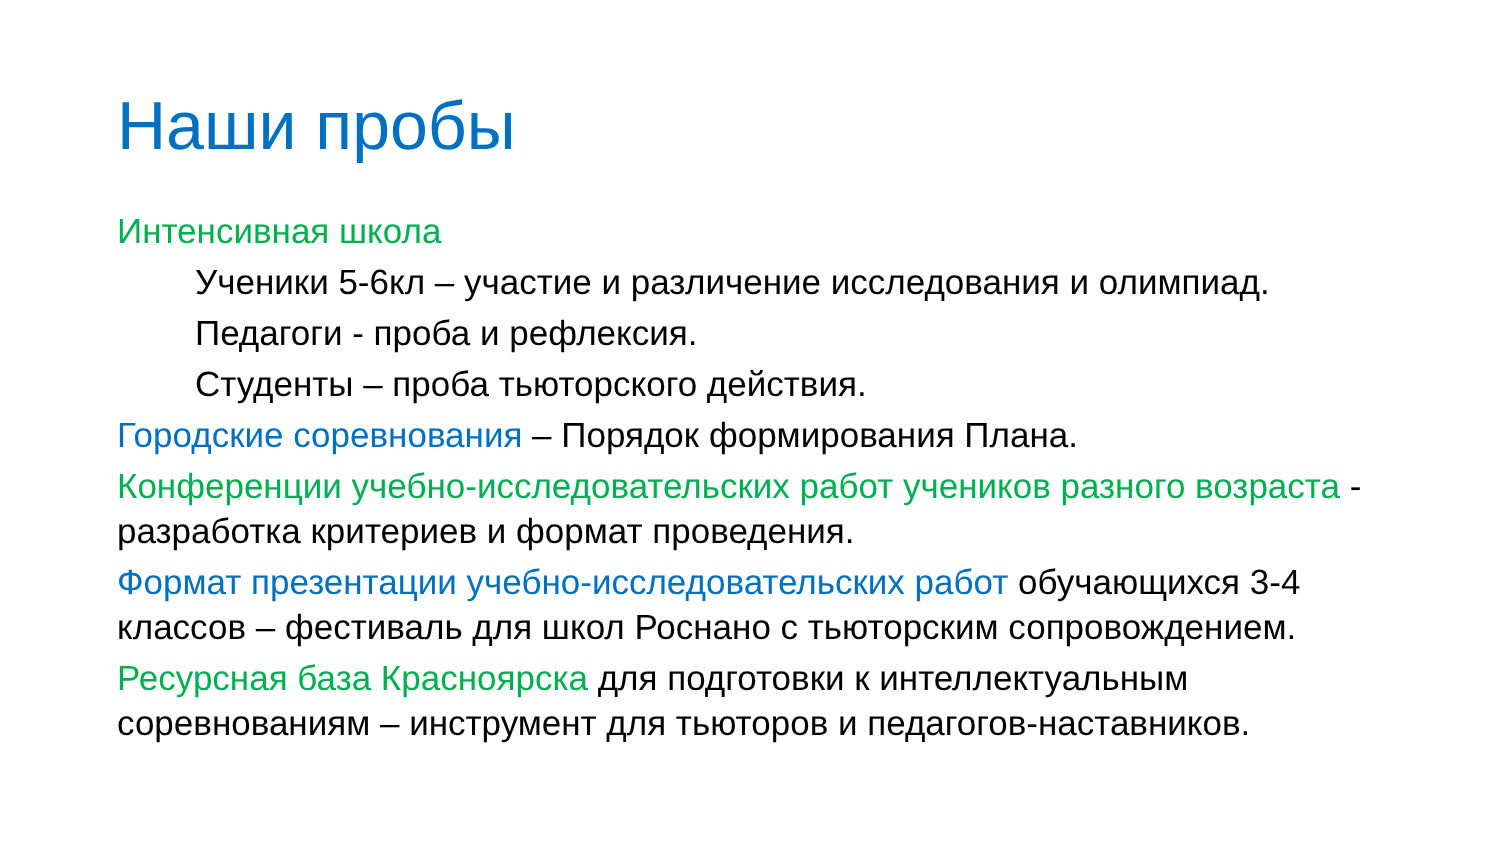Наши пробы
Интенсивная школа
Ученики 5-6кл – участие и различение исследования и олимпиад.
Педагоги - проба и рефлексия.
Студенты – проба тьюторского действия.
Городские соревнования – Порядок формирования Плана.
Конференции учебно-исследовательских работ учеников разного возраста - разработка критериев и формат проведения.
Формат презентации учебно-исследовательских работ обучающихся 3-4 классов – фестиваль для школ Роснано с тьюторским сопровождением.
Ресурсная база Красноярска для подготовки к интеллектуальным соревнованиям – инструмент для тьюторов и педагогов-наставников.